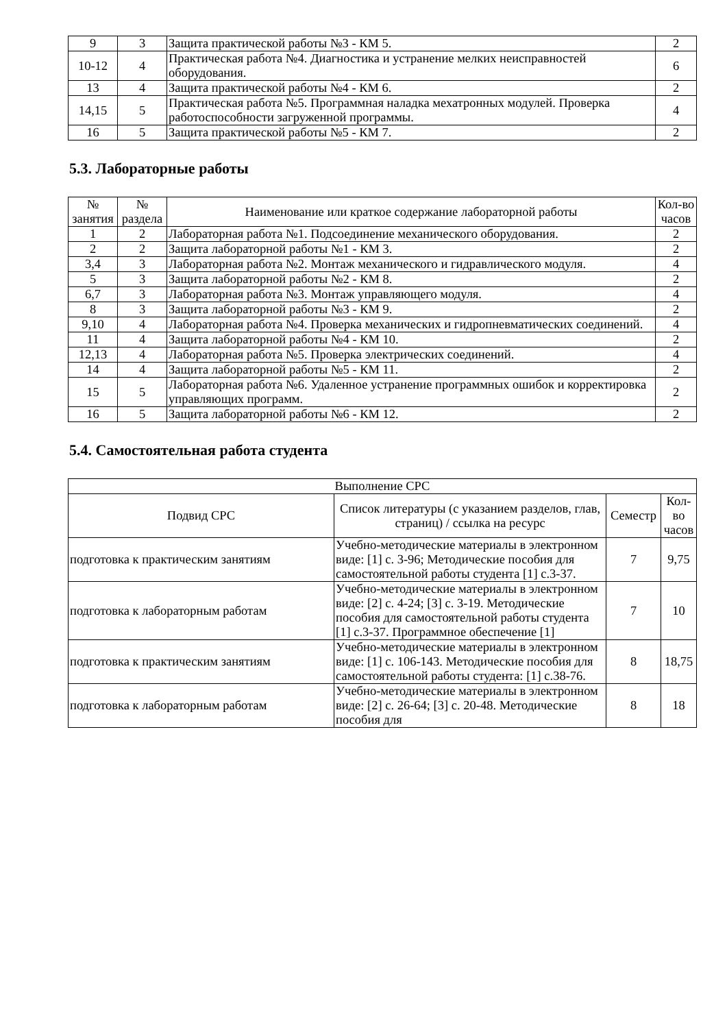| 9 | 3 | Защита практической работы №3 - КМ 5. | 2 |
| 10-12 | 4 | Практическая работа №4. Диагностика и устранение мелких неисправностей оборудования. | 6 |
| 13 | 4 | Защита практической работы №4 - КМ 6. | 2 |
| 14,15 | 5 | Практическая работа №5. Программная наладка мехатронных модулей. Проверка работоспособности загруженной программы. | 4 |
| 16 | 5 | Защита практической работы №5 - КМ 7. | 2 |
5.3. Лабораторные работы
| № занятия | № раздела | Наименование или краткое содержание лабораторной работы | Кол-во часов |
| --- | --- | --- | --- |
| 1 | 2 | Лабораторная работа №1. Подсоединение механического оборудования. | 2 |
| 2 | 2 | Защита лабораторной работы №1 - КМ 3. | 2 |
| 3,4 | 3 | Лабораторная работа №2. Монтаж механического и гидравлического модуля. | 4 |
| 5 | 3 | Защита лабораторной работы №2 - КМ 8. | 2 |
| 6,7 | 3 | Лабораторная работа №3. Монтаж управляющего модуля. | 4 |
| 8 | 3 | Защита лабораторной работы №3 - КМ 9. | 2 |
| 9,10 | 4 | Лабораторная работа №4. Проверка механических и гидропневматических соединений. | 4 |
| 11 | 4 | Защита лабораторной работы №4 - КМ 10. | 2 |
| 12,13 | 4 | Лабораторная работа №5. Проверка электрических соединений. | 4 |
| 14 | 4 | Защита лабораторной работы №5 - КМ 11. | 2 |
| 15 | 5 | Лабораторная работа №6. Удаленное устранение программных ошибок и корректировка управляющих программ. | 2 |
| 16 | 5 | Защита лабораторной работы №6 - КМ 12. | 2 |
5.4. Самостоятельная работа студента
| Выполнение СРС | | | |
| --- | --- | --- | --- |
| Подвид СРС | Список литературы (с указанием разделов, глав, страниц) / ссылка на ресурс | Семестр | Кол-во часов |
| подготовка к практическим занятиям | Учебно-методические материалы в электронном виде: [1] с. 3-96; Методические пособия для самостоятельной работы студента [1] с.3-37. | 7 | 9,75 |
| подготовка к лабораторным работам | Учебно-методические материалы в электронном виде: [2] с. 4-24; [3] с. 3-19. Методические пособия для самостоятельной работы студента [1] с.3-37. Программное обеспечение [1] | 7 | 10 |
| подготовка к практическим занятиям | Учебно-методические материалы в электронном виде: [1] с. 106-143. Методические пособия для самостоятельной работы студента: [1] с.38-76. | 8 | 18,75 |
| подготовка к лабораторным работам | Учебно-методические материалы в электронном виде: [2] с. 26-64; [3] с. 20-48. Методические пособия для | 8 | 18 |